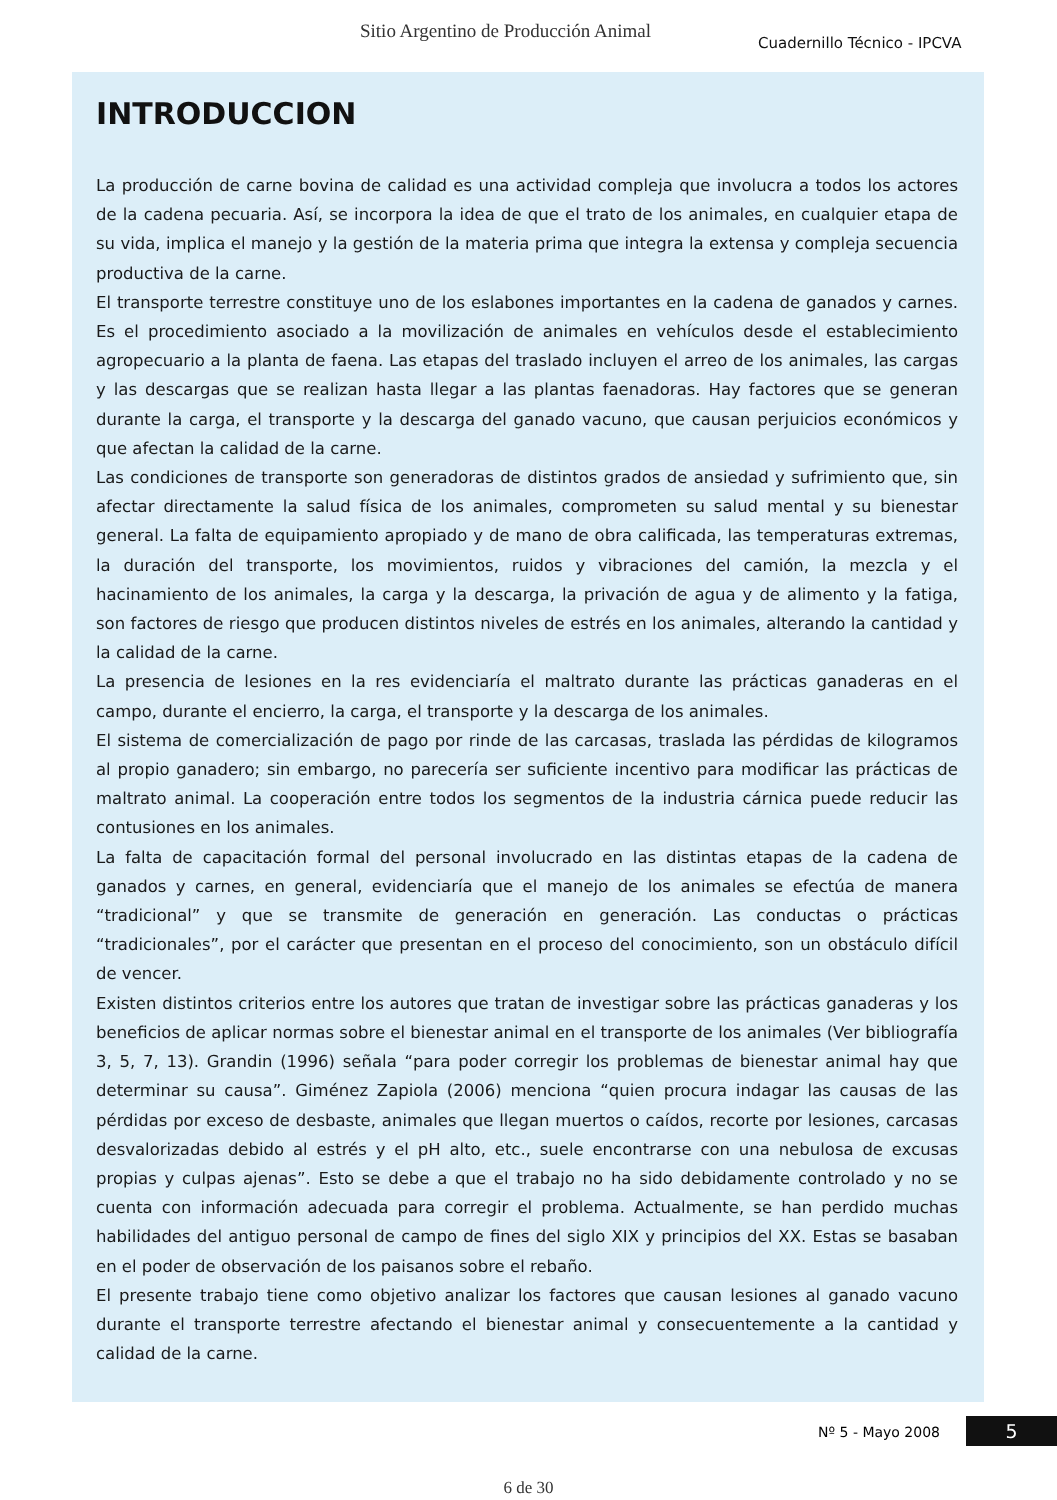Sitio Argentino de Producción Animal
Cuadernillo Técnico - IPCVA
INTRODUCCION
La producción de carne bovina de calidad es una actividad compleja que involucra a todos los actores de la cadena pecuaria. Así, se incorpora la idea de que el trato de los animales, en cualquier etapa de su vida, implica el manejo y la gestión de la materia prima que integra la extensa y compleja secuencia productiva de la carne.
El transporte terrestre constituye uno de los eslabones importantes en la cadena de ganados y carnes. Es el procedimiento asociado a la movilización de animales en vehículos desde el establecimiento agropecuario a la planta de faena. Las etapas del traslado incluyen el arreo de los animales, las cargas y las descargas que se realizan hasta llegar a las plantas faenadoras. Hay factores que se generan durante la carga, el transporte y la descarga del ganado vacuno, que causan perjuicios económicos y que afectan la calidad de la carne.
Las condiciones de transporte son generadoras de distintos grados de ansiedad y sufrimiento que, sin afectar directamente la salud física de los animales, comprometen su salud mental y su bienestar general. La falta de equipamiento apropiado y de mano de obra calificada, las temperaturas extremas, la duración del transporte, los movimientos, ruidos y vibraciones del camión, la mezcla y el hacinamiento de los animales, la carga y la descarga, la privación de agua y de alimento y la fatiga, son factores de riesgo que producen distintos niveles de estrés en los animales, alterando la cantidad y la calidad de la carne.
La presencia de lesiones en la res evidenciaría el maltrato durante las prácticas ganaderas en el campo, durante el encierro, la carga, el transporte y la descarga de los animales.
El sistema de comercialización de pago por rinde de las carcasas, traslada las pérdidas de kilogramos al propio ganadero; sin embargo, no parecería ser suficiente incentivo para modificar las prácticas de maltrato animal. La cooperación entre todos los segmentos de la industria cárnica puede reducir las contusiones en los animales.
La falta de capacitación formal del personal involucrado en las distintas etapas de la cadena de ganados y carnes, en general, evidenciaría que el manejo de los animales se efectúa de manera “tradicional” y que se transmite de generación en generación. Las conductas o prácticas “tradicionales”, por el carácter que presentan en el proceso del conocimiento, son un obstáculo difícil de vencer.
Existen distintos criterios entre los autores que tratan de investigar sobre las prácticas ganaderas y los beneficios de aplicar normas sobre el bienestar animal en el transporte de los animales (Ver bibliografía 3, 5, 7, 13). Grandin (1996) señala “para poder corregir los problemas de bienestar animal hay que determinar su causa”. Giménez Zapiola (2006) menciona “quien procura indagar las causas de las pérdidas por exceso de desbaste, animales que llegan muertos o caídos, recorte por lesiones, carcasas desvalorizadas debido al estrés y el pH alto, etc., suele encontrarse con una nebulosa de excusas propias y culpas ajenas”. Esto se debe a que el trabajo no ha sido debidamente controlado y no se cuenta con información adecuada para corregir el problema. Actualmente, se han perdido muchas habilidades del antiguo personal de campo de fines del siglo XIX y principios del XX. Estas se basaban en el poder de observación de los paisanos sobre el rebaño.
El presente trabajo tiene como objetivo analizar los factores que causan lesiones al ganado vacuno durante el transporte terrestre afectando el bienestar animal y consecuentemente a la cantidad y calidad de la carne.
Nº 5 - Mayo 2008 5
6 de 30